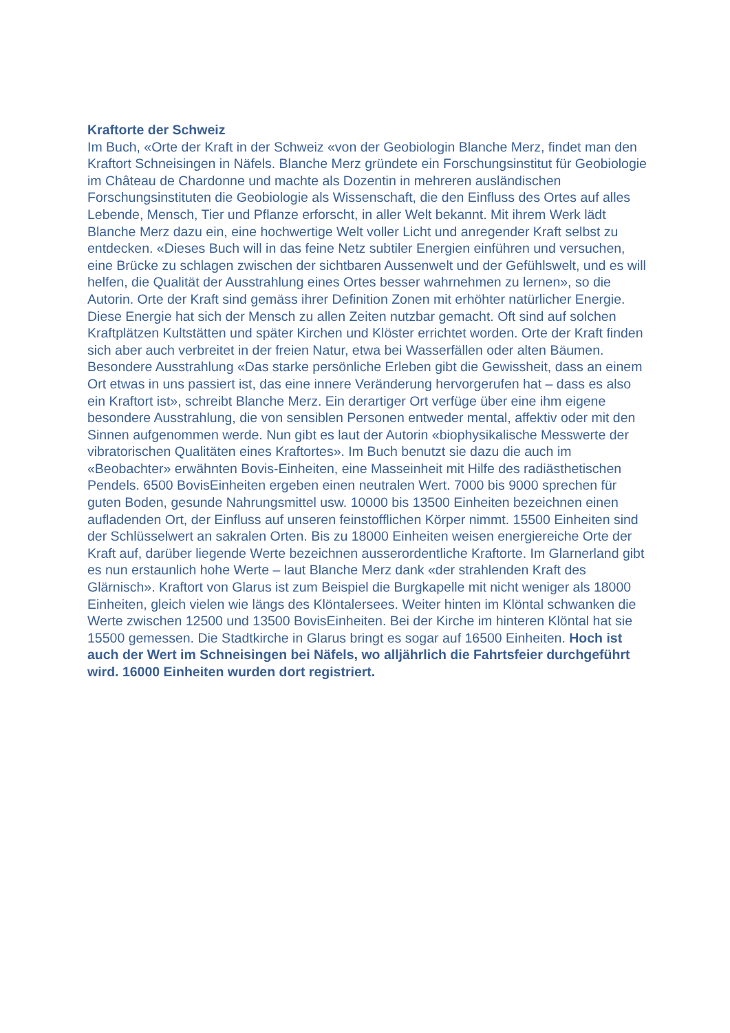Kraftorte der Schweiz
Im Buch, «Orte der Kraft in der Schweiz «von der Geobiologin Blanche Merz, findet man den Kraftort Schneisingen in Näfels. Blanche Merz gründete ein Forschungsinstitut für Geobiologie im Château de Chardonne und machte als Dozentin in mehreren ausländischen Forschungsinstituten die Geobiologie als Wissenschaft, die den Einfluss des Ortes auf alles Lebende, Mensch, Tier und Pflanze erforscht, in aller Welt bekannt. Mit ihrem Werk lädt Blanche Merz dazu ein, eine hochwertige Welt voller Licht und anregender Kraft selbst zu entdecken. «Dieses Buch will in das feine Netz subtiler Energien einführen und versuchen, eine Brücke zu schlagen zwischen der sichtbaren Aussenwelt und der Gefühlswelt, und es will helfen, die Qualität der Ausstrahlung eines Ortes besser wahrnehmen zu lernen», so die Autorin. Orte der Kraft sind gemäss ihrer Definition Zonen mit erhöhter natürlicher Energie. Diese Energie hat sich der Mensch zu allen Zeiten nutzbar gemacht. Oft sind auf solchen Kraftplätzen Kultstätten und später Kirchen und Klöster errichtet worden. Orte der Kraft finden sich aber auch verbreitet in der freien Natur, etwa bei Wasserfällen oder alten Bäumen. Besondere Ausstrahlung «Das starke persönliche Erleben gibt die Gewissheit, dass an einem Ort etwas in uns passiert ist, das eine innere Veränderung hervorgerufen hat – dass es also ein Kraftort ist», schreibt Blanche Merz. Ein derartiger Ort verfüge über eine ihm eigene besondere Ausstrahlung, die von sensiblen Personen entweder mental, affektiv oder mit den Sinnen aufgenommen werde. Nun gibt es laut der Autorin «biophysikalische Messwerte der vibratorischen Qualitäten eines Kraftortes». Im Buch benutzt sie dazu die auch im «Beobachter» erwähnten Bovis-Einheiten, eine Masseinheit mit Hilfe des radiästhetischen Pendels. 6500 BovisEinheiten ergeben einen neutralen Wert. 7000 bis 9000 sprechen für guten Boden, gesunde Nahrungsmittel usw. 10000 bis 13500 Einheiten bezeichnen einen aufladenden Ort, der Einfluss auf unseren feinstofflichen Körper nimmt. 15500 Einheiten sind der Schlüsselwert an sakralen Orten. Bis zu 18000 Einheiten weisen energiereiche Orte der Kraft auf, darüber liegende Werte bezeichnen ausserordentliche Kraftorte. Im Glarnerland gibt es nun erstaunlich hohe Werte – laut Blanche Merz dank «der strahlenden Kraft des Glärnisch». Kraftort von Glarus ist zum Beispiel die Burgkapelle mit nicht weniger als 18000 Einheiten, gleich vielen wie längs des Klöntalersees. Weiter hinten im Klöntal schwanken die Werte zwischen 12500 und 13500 BovisEinheiten. Bei der Kirche im hinteren Klöntal hat sie 15500 gemessen. Die Stadtkirche in Glarus bringt es sogar auf 16500 Einheiten. Hoch ist auch der Wert im Schneisingen bei Näfels, wo alljährlich die Fahrtsfeier durchgeführt wird. 16000 Einheiten wurden dort registriert.